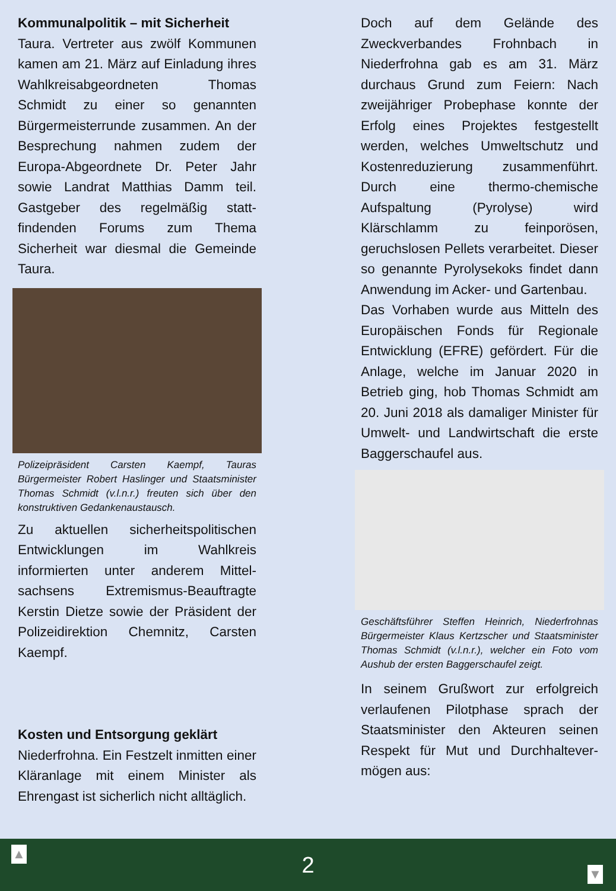Kommunalpolitik – mit Sicherheit
Taura. Vertreter aus zwölf Kommunen kamen am 21. März auf Einladung ihres Wahlkreisabge­ordneten Thomas Schmidt zu einer so genannten Bürgermeisterrunde zusammen. An der Besprechung nahmen zudem der Europa-Abgeordnete Dr. Peter Jahr sowie Landrat Matthias Damm teil. Gastgeber des regelmäßig statt­findenden Forums zum Thema Sicherheit war diesmal die Gemeinde Taura.
Polizeipräsident Carsten Kaempf, Tauras Bürgermeister Robert Haslinger und Staatsminister Thomas Schmidt (v.l.n.r.) freuten sich über den konstruktiven Gedankenaustausch.
Zu aktuellen sicherheitspolitischen Entwicklungen im Wahlkreis informierten unter anderem Mittel­sachsens Extremismus-Beauftragte Kerstin Dietze sowie der Präsident der Polizeidirektion Chemnitz, Carsten Kaempf.
Kosten und Entsorgung geklärt
Niederfrohna. Ein Festzelt inmitten einer Kläranlage mit einem Minister als Ehrengast ist sicherlich nicht alltäglich.
Doch auf dem Gelände des Zweckverbandes Frohnbach in Niederfrohna gab es am 31. März durchaus Grund zum Feiern: Nach zweijähriger Probephase konnte der Erfolg eines Projektes festgestellt werden, welches Umweltschutz und Kostenreduzierung zusammenführt. Durch eine thermo-chemische Aufspaltung (Pyrolyse) wird Klärschlamm zu feinporösen, geruchslosen Pellets verarbeitet. Dieser so genannte Pyrolysekoks findet dann Anwendung im Acker- und Gartenbau.
Das Vorhaben wurde aus Mitteln des Europäischen Fonds für Regionale Entwicklung (EFRE) gefördert. Für die Anlage, welche im Januar 2020 in Betrieb ging, hob Thomas Schmidt am 20. Juni 2018 als damaliger Minister für Umwelt- und Landwirtschaft die erste Baggerschaufel aus.
Geschäftsführer Steffen Heinrich, Niederfrohnas Bürgermeister Klaus Kertzscher und Staats­minister Thomas Schmidt (v.l.n.r.), welcher ein Foto vom Aushub der ersten Baggerschaufel zeigt.
In seinem Grußwort zur erfolgreich verlaufenen Pilotphase sprach der Staatsminister den Akteuren seinen Respekt für Mut und Durchhaltever­mögen aus:
▲
2
▼